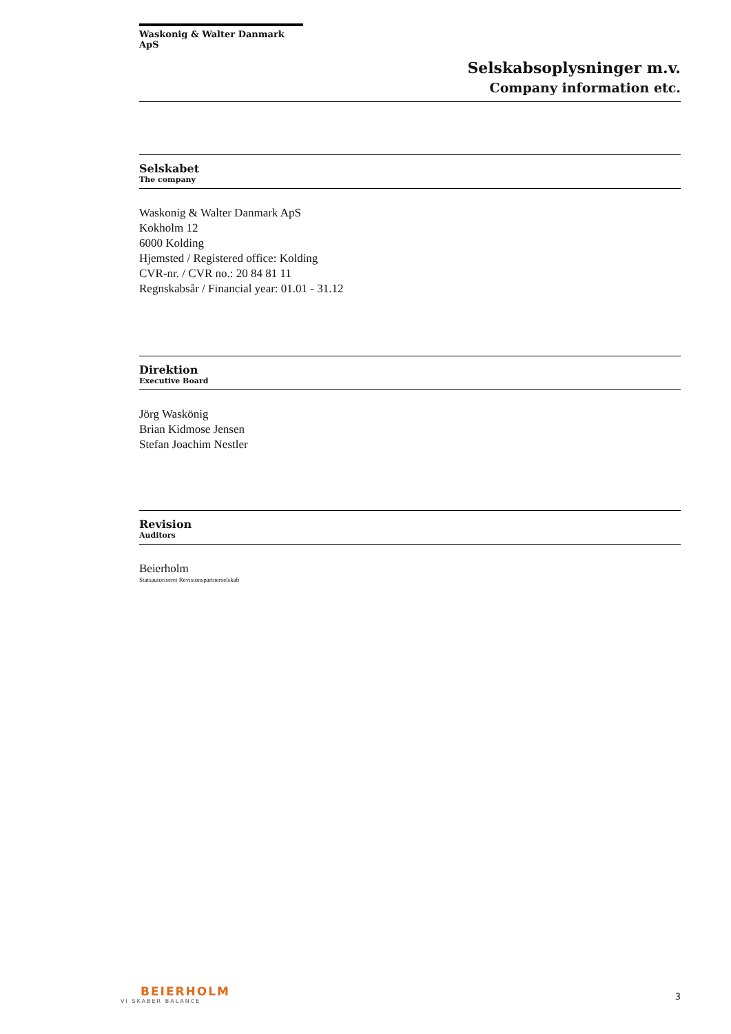Waskonig & Walter Danmark ApS
Selskabsoplysninger m.v.
Company information etc.
Selskabet
The company
Waskonig & Walter Danmark ApS
Kokholm 12
6000 Kolding
Hjemsted / Registered office: Kolding
CVR-nr. / CVR no.: 20 84 81 11
Regnskabsår / Financial year: 01.01 - 31.12
Direktion
Executive Board
Jörg Waskönig
Brian Kidmose Jensen
Stefan Joachim Nestler
Revision
Auditors
Beierholm
Statsautoriseret Revisionspartnerselskab
BEIERHOLM
VI SKABER BALANCE
3